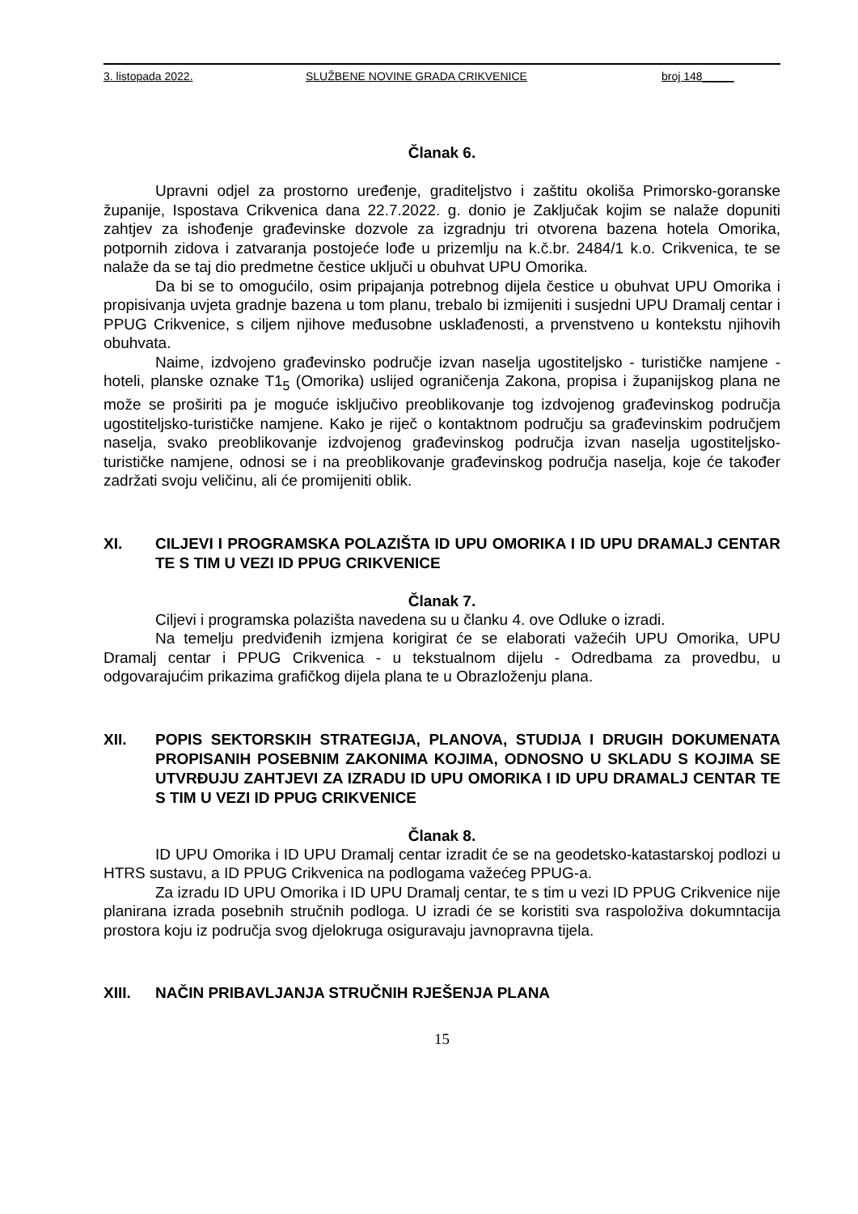3. listopada 2022. SLUŽBENE NOVINE GRADA CRIKVENICE broj 148_____
Članak 6.
Upravni odjel za prostorno uređenje, graditeljstvo i zaštitu okoliša Primorsko-goranske županije, Ispostava Crikvenica dana 22.7.2022. g. donio je Zaključak kojim se nalaže dopuniti zahtjev za ishođenje građevinske dozvole za izgradnju tri otvorena bazena hotela Omorika, potpornih zidova i zatvaranja postojeće lođe u prizemlju na k.č.br. 2484/1 k.o. Crikvenica, te se nalaže da se taj dio predmetne čestice uključi u obuhvat UPU Omorika.
Da bi se to omogućilo, osim pripajanja potrebnog dijela čestice u obuhvat UPU Omorika i propisivanja uvjeta gradnje bazena u tom planu, trebalo bi izmijeniti i susjedni UPU Dramalj centar i PPUG Crikvenice, s ciljem njihove međusobne usklađenosti, a prvenstveno u kontekstu njihovih obuhvata.
Naime, izdvojeno građevinsko područje izvan naselja ugostiteljsko - turističke namjene - hoteli, planske oznake T1<sub>5</sub> (Omorika) uslijed ograničenja Zakona, propisa i županijskog plana ne može se proširiti pa je moguće isključivo preoblikovanje tog izdvojenog građevinskog područja ugostiteljsko-turističke namjene. Kako je riječ o kontaktnom području sa građevinskim područjem naselja, svako preoblikovanje izdvojenog građevinskog područja izvan naselja ugostiteljsko-turističke namjene, odnosi se i na preoblikovanje građevinskog područja naselja, koje će također zadržati svoju veličinu, ali će promijeniti oblik.
XI. CILJEVI I PROGRAMSKA POLAZIŠTA ID UPU OMORIKA I ID UPU DRAMALJ CENTAR TE S TIM U VEZI ID PPUG CRIKVENICE
Članak 7.
Ciljevi i programska polazišta navedena su u članku 4. ove Odluke o izradi.
Na temelju predviđenih izmjena korigirat će se elaborati važećih UPU Omorika, UPU Dramalj centar i PPUG Crikvenica - u tekstualnom dijelu - Odredbama za provedbu, u odgovarajućim prikazima grafičkog dijela plana te u Obrazloženju plana.
XII. POPIS SEKTORSKIH STRATEGIJA, PLANOVA, STUDIJA I DRUGIH DOKUMENATA PROPISANIH POSEBNIM ZAKONIMA KOJIMA, ODNOSNO U SKLADU S KOJIMA SE UTVRĐUJU ZAHTJEVI ZA IZRADU ID UPU OMORIKA I ID UPU DRAMALJ CENTAR TE S TIM U VEZI ID PPUG CRIKVENICE
Članak 8.
ID UPU Omorika i ID UPU Dramalj centar izradit će se na geodetsko-katastarskoj podlozi u HTRS sustavu, a ID PPUG Crikvenica na podlogama važećeg PPUG-a.
Za izradu ID UPU Omorika i ID UPU Dramalj centar, te s tim u vezi ID PPUG Crikvenice nije planirana izrada posebnih stručnih podloga. U izradi će se koristiti sva raspoloživa dokumntacija prostora koju iz područja svog djelokruga osiguravaju javnopravna tijela.
XIII. NAČIN PRIBAVLJANJA STRUČNIH RJEŠENJA PLANA
15